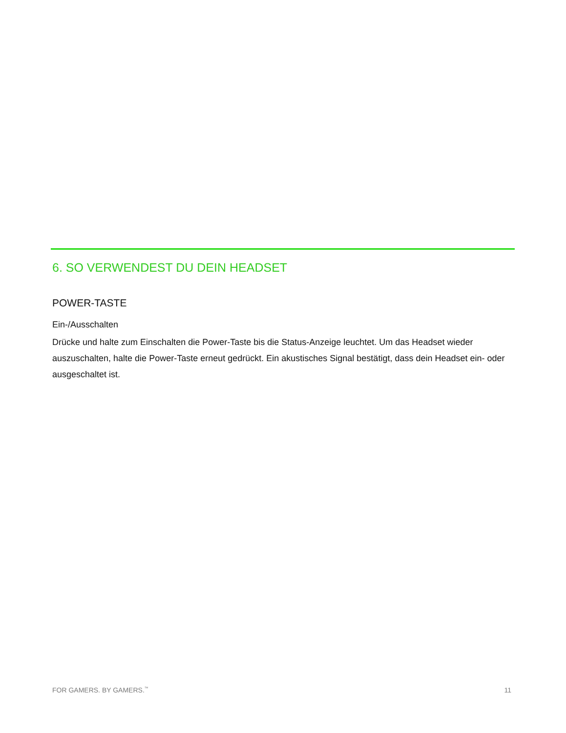6. SO VERWENDEST DU DEIN HEADSET
POWER-TASTE
Ein-/Ausschalten
Drücke und halte zum Einschalten die Power-Taste bis die Status-Anzeige leuchtet. Um das Headset wieder auszuschalten, halte die Power-Taste erneut gedrückt. Ein akustisches Signal bestätigt, dass dein Headset ein- oder ausgeschaltet ist.
FOR GAMERS. BY GAMERS.<sup>™</sup> 11